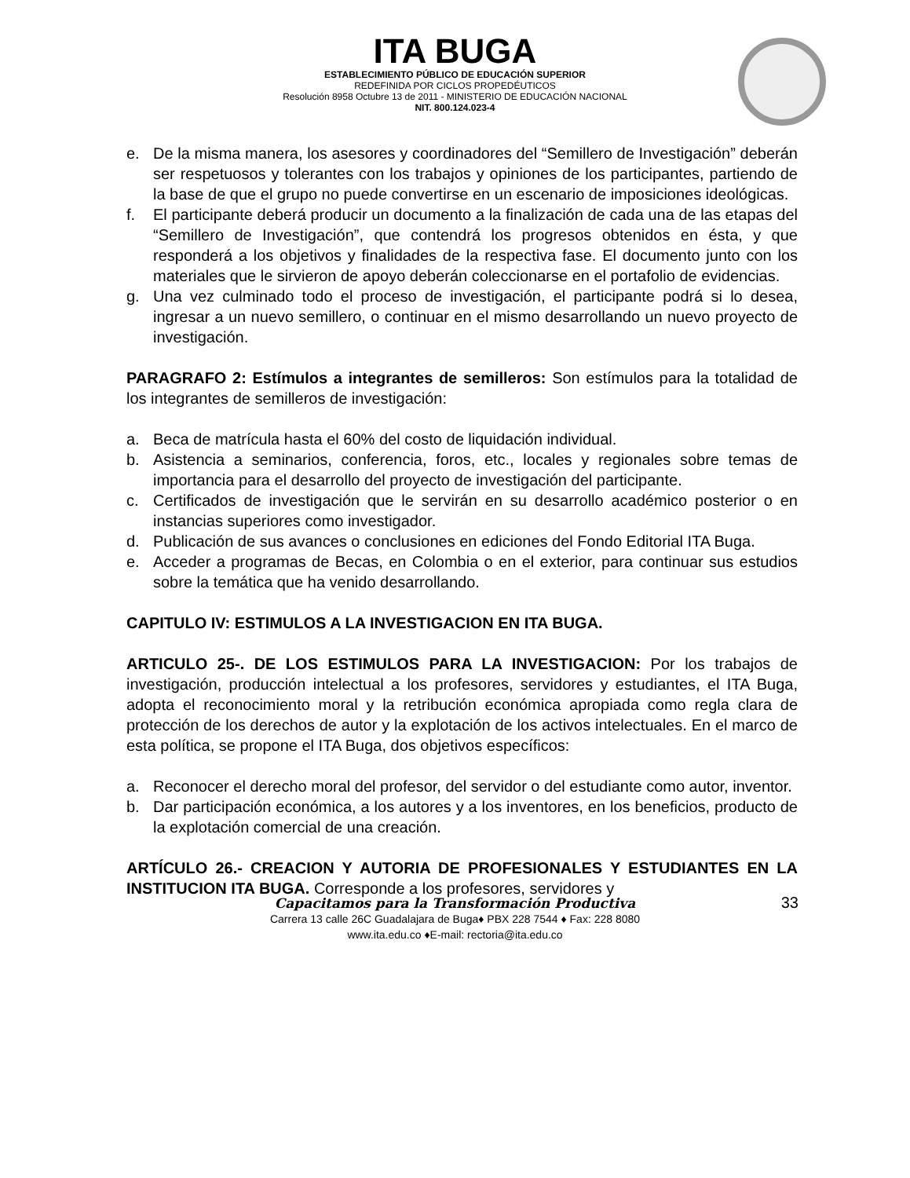ITA BUGA
ESTABLECIMIENTO PÚBLICO DE EDUCACIÓN SUPERIOR
REDEFINIDA POR CICLOS PROPEDÉUTICOS
Resolución 8958 Octubre 13 de 2011 - MINISTERIO DE EDUCACIÓN NACIONAL
NIT. 800.124.023-4
e. De la misma manera, los asesores y coordinadores del “Semillero de Investigación” deberán ser respetuosos y tolerantes con los trabajos y opiniones de los participantes, partiendo de la base de que el grupo no puede convertirse en un escenario de imposiciones ideológicas.
f. El participante deberá producir un documento a la finalización de cada una de las etapas del “Semillero de Investigación”, que contendrá los progresos obtenidos en ésta, y que responderá a los objetivos y finalidades de la respectiva fase. El documento junto con los materiales que le sirvieron de apoyo deberán coleccionarse en el portafolio de evidencias.
g. Una vez culminado todo el proceso de investigación, el participante podrá si lo desea, ingresar a un nuevo semillero, o continuar en el mismo desarrollando un nuevo proyecto de investigación.
PARAGRAFO 2: Estímulos a integrantes de semilleros: Son estímulos para la totalidad de los integrantes de semilleros de investigación:
a. Beca de matrícula hasta el 60% del costo de liquidación individual.
b. Asistencia a seminarios, conferencia, foros, etc., locales y regionales sobre temas de importancia para el desarrollo del proyecto de investigación del participante.
c. Certificados de investigación que le servirán en su desarrollo académico posterior o en instancias superiores como investigador.
d. Publicación de sus avances o conclusiones en ediciones del Fondo Editorial ITA Buga.
e. Acceder a programas de Becas, en Colombia o en el exterior, para continuar sus estudios sobre la temática que ha venido desarrollando.
CAPITULO IV: ESTIMULOS A LA INVESTIGACION EN ITA BUGA.
ARTICULO 25-. DE LOS ESTIMULOS PARA LA INVESTIGACION: Por los trabajos de investigación, producción intelectual a los profesores, servidores y estudiantes, el ITA Buga, adopta el reconocimiento moral y la retribución económica apropiada como regla clara de protección de los derechos de autor y la explotación de los activos intelectuales. En el marco de esta política, se propone el ITA Buga, dos objetivos específicos:
a. Reconocer el derecho moral del profesor, del servidor o del estudiante como autor, inventor.
b. Dar participación económica, a los autores y a los inventores, en los beneficios, producto de la explotación comercial de una creación.
ARTÍCULO 26.- CREACION Y AUTORIA DE PROFESIONALES Y ESTUDIANTES EN LA INSTITUCION ITA BUGA. Corresponde a los profesores, servidores y
Capacitamos para la Transformación Productiva
Carrera 13 calle 26C Guadalajara de Buga♦ PBX 228 7544 ♦ Fax: 228 8080
www.ita.edu.co ♦E-mail: rectoria@ita.edu.co
33